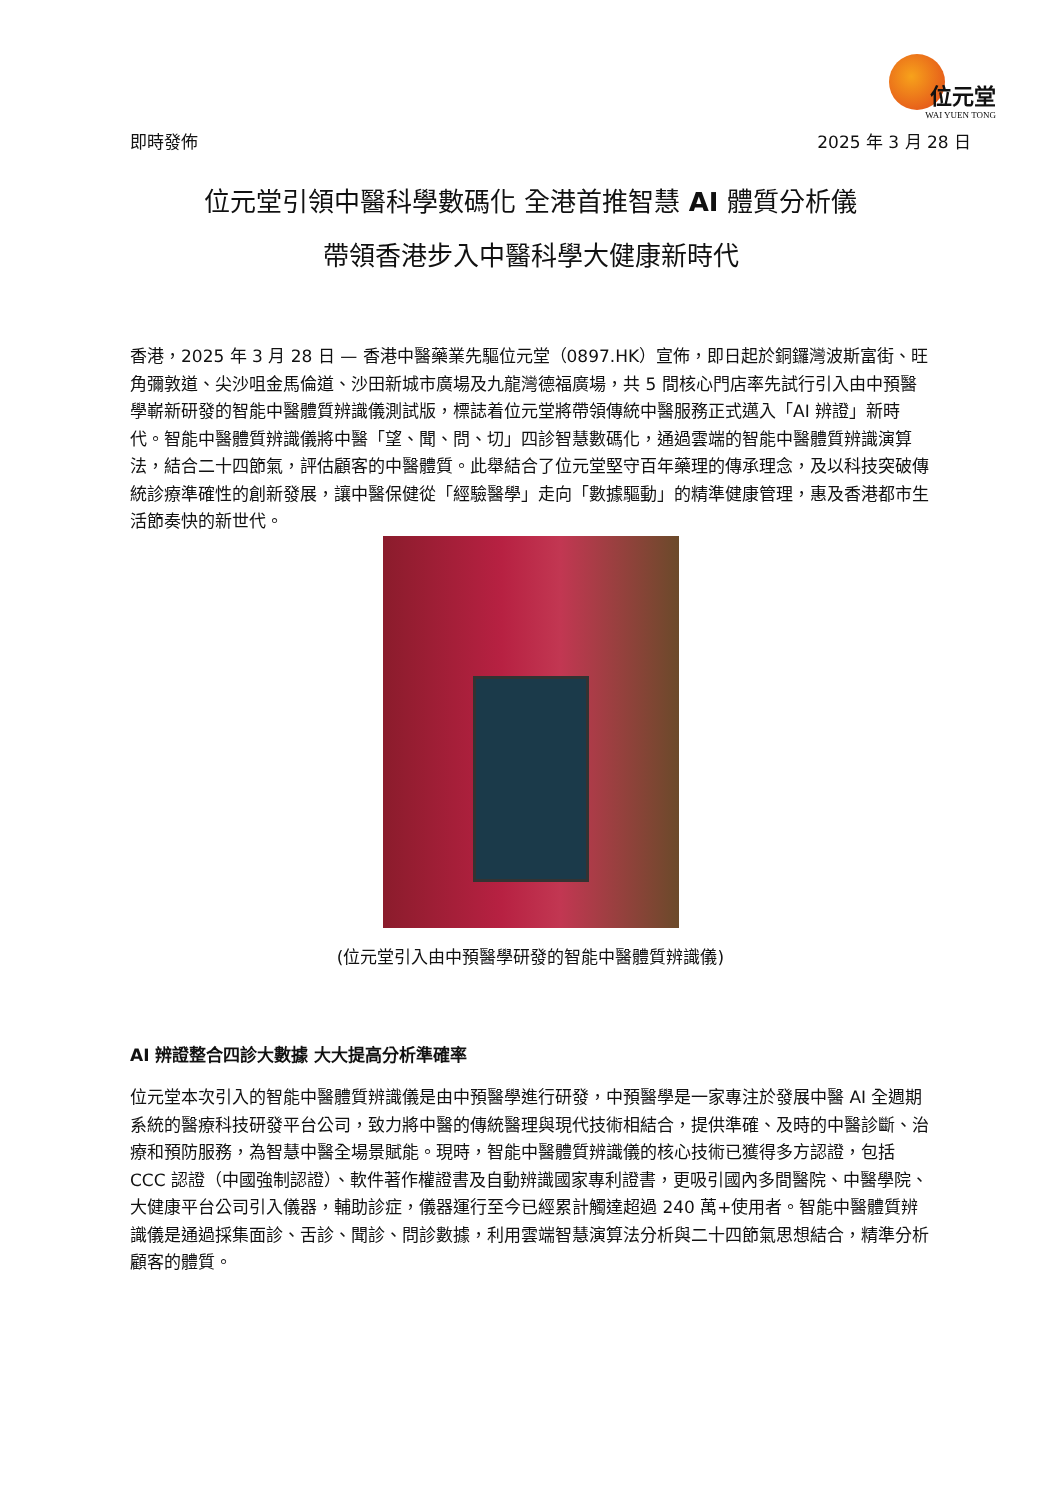位元堂
WAI YUEN TONG
即時發佈 2025 年 3 月 28 日
位元堂引領中醫科學數碼化 全港首推智慧 AI 體質分析儀
帶領香港步入中醫科學大健康新時代
香港，2025 年 3 月 28 日 — 香港中醫藥業先驅位元堂（0897.HK）宣佈，即日起於銅鑼灣波斯富街、旺角彌敦道、尖沙咀金馬倫道、沙田新城市廣場及九龍灣德福廣場，共 5 間核心門店率先試行引入由中預醫學嶄新研發的智能中醫體質辨識儀測試版，標誌着位元堂將帶領傳統中醫服務正式邁入「AI 辨證」新時代。智能中醫體質辨識儀將中醫「望、聞、問、切」四診智慧數碼化，通過雲端的智能中醫體質辨識演算法，結合二十四節氣，評估顧客的中醫體質。此舉結合了位元堂堅守百年藥理的傳承理念，及以科技突破傳統診療準確性的創新發展，讓中醫保健從「經驗醫學」走向「數據驅動」的精準健康管理，惠及香港都市生活節奏快的新世代。
(位元堂引入由中預醫學研發的智能中醫體質辨識儀)
AI 辨證整合四診大數據 大大提高分析準確率
位元堂本次引入的智能中醫體質辨識儀是由中預醫學進行研發，中預醫學是一家專注於發展中醫 AI 全週期系統的醫療科技研發平台公司，致力將中醫的傳統醫理與現代技術相結合，提供準確、及時的中醫診斷、治療和預防服務，為智慧中醫全場景賦能。現時，智能中醫體質辨識儀的核心技術已獲得多方認證，包括 CCC 認證（中國強制認證）、軟件著作權證書及自動辨識國家專利證書，更吸引國內多間醫院、中醫學院、大健康平台公司引入儀器，輔助診症，儀器運行至今已經累計觸達超過 240 萬+使用者。智能中醫體質辨識儀是通過採集面診、舌診、聞診、問診數據，利用雲端智慧演算法分析與二十四節氣思想結合，精準分析顧客的體質。